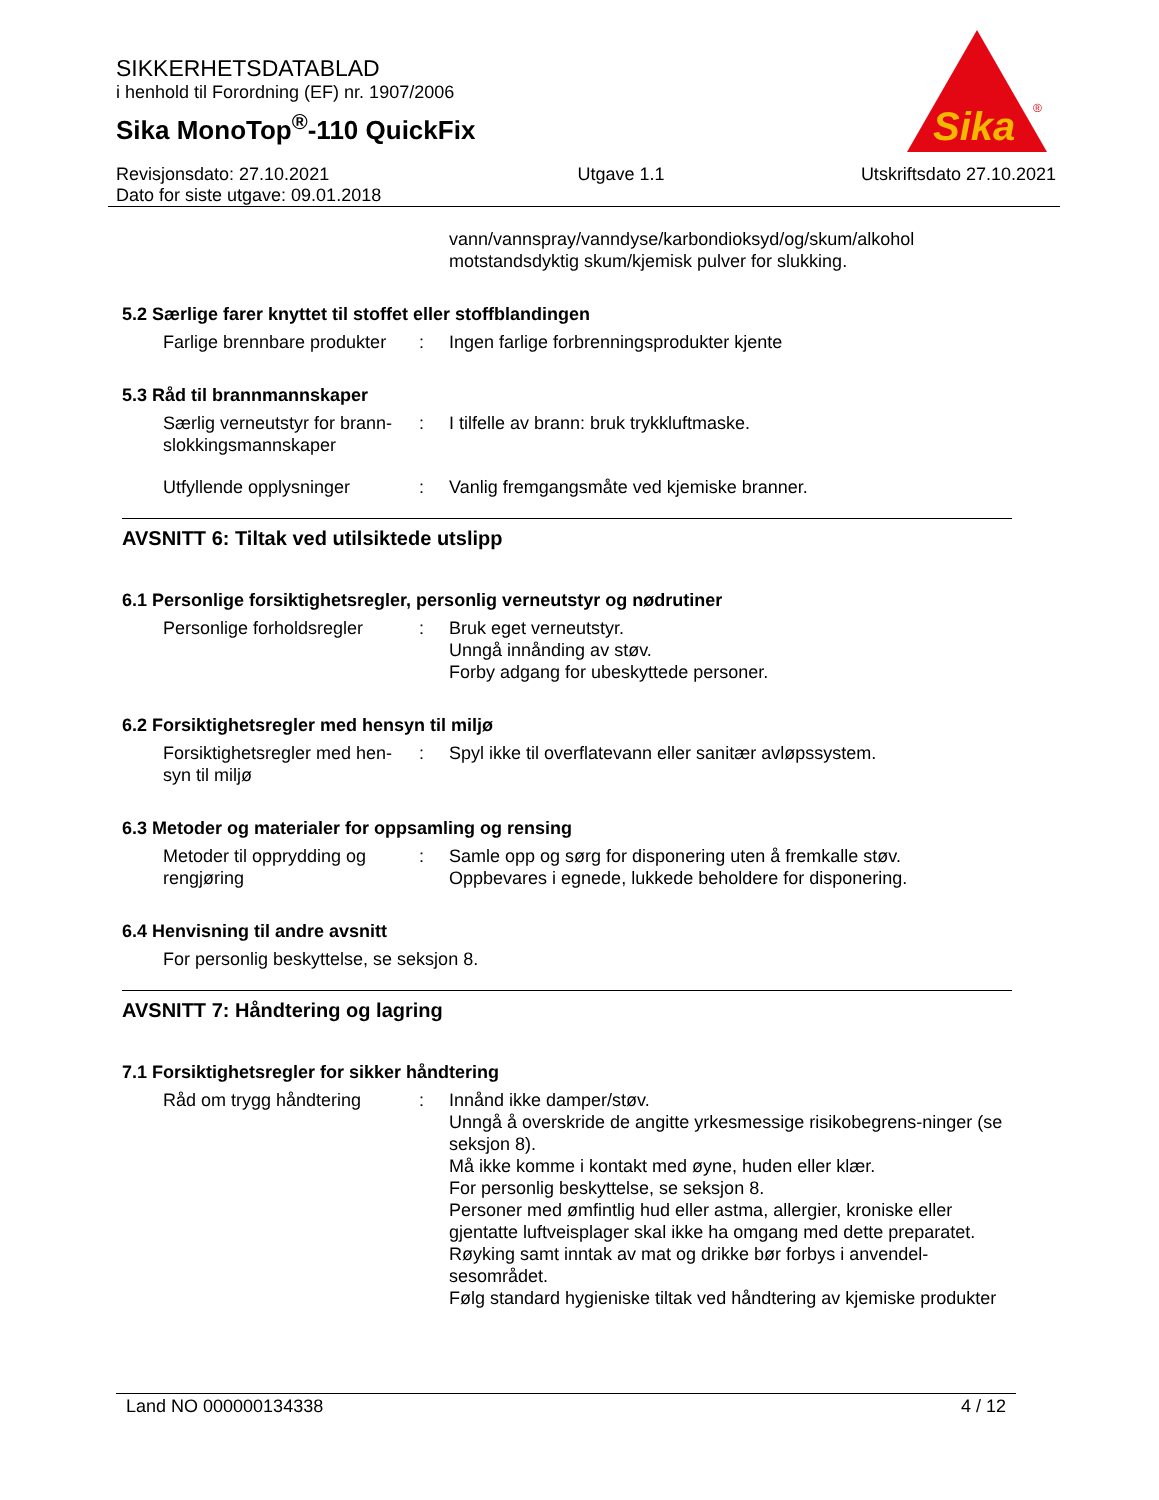SIKKERHETSDATABLAD
i henhold til Forordning (EF) nr. 1907/2006
Sika MonoTop<sup>®</sup>-110 QuickFix
Sika
®
Revisjonsdato: 27.10.2021
Dato for siste utgave: 09.01.2018
Utgave 1.1 Utskriftsdato 27.10.2021
vann/vannspray/vanndyse/karbondioksyd/og/skum/alkohol
motstandsdyktig skum/kjemisk pulver for slukking.
5.2 Særlige farer knyttet til stoffet eller stoffblandingen
Farlige brennbare produkter
: Ingen farlige forbrenningsprodukter kjente
5.3 Råd til brannmannskaper
Særlig verneutstyr for brann-slokkingsmannskaper
: I tilfelle av brann: bruk trykkluftmaske.
Utfyllende opplysninger : Vanlig fremgangsmåte ved kjemiske branner.
AVSNITT 6: Tiltak ved utilsiktede utslipp
6.1 Personlige forsiktighetsregler, personlig verneutstyr og nødrutiner
Personlige forholdsregler
: Bruk eget verneutstyr.
Unngå innånding av støv.
Forby adgang for ubeskyttede personer.
6.2 Forsiktighetsregler med hensyn til miljø
Forsiktighetsregler med hen-syn til miljø
: Spyl ikke til overflatevann eller sanitær avløpssystem.
6.3 Metoder og materialer for oppsamling og rensing
Metoder til opprydding og rengjøring
: Samle opp og sørg for disponering uten å fremkalle støv.
Oppbevares i egnede, lukkede beholdere for disponering.
6.4 Henvisning til andre avsnitt
For personlig beskyttelse, se seksjon 8.
AVSNITT 7: Håndtering og lagring
7.1 Forsiktighetsregler for sikker håndtering
Råd om trygg håndtering : Innånd ikke damper/støv.
Unngå å overskride de angitte yrkesmessige risikobegrens-ninger (se seksjon 8).
Må ikke komme i kontakt med øyne, huden eller klær.
For personlig beskyttelse, se seksjon 8.
Personer med ømfintlig hud eller astma, allergier, kroniske eller gjentatte luftveisplager skal ikke ha omgang med dette preparatet.
Røyking samt inntak av mat og drikke bør forbys i anvendel-sesområdet.
Følg standard hygieniske tiltak ved håndtering av kjemiske produkter
Land NO 000000134338 4 / 12